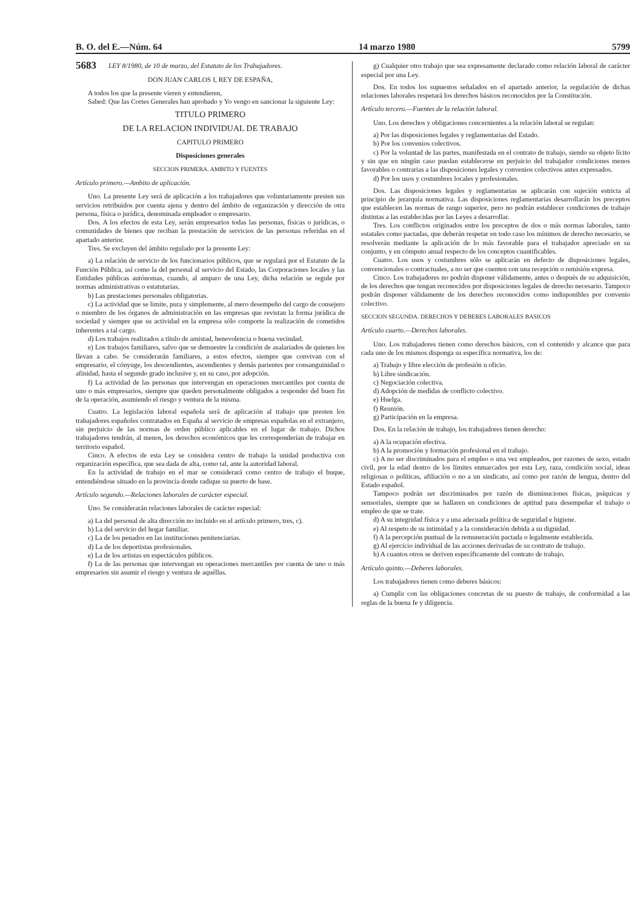B. O. del E.—Núm. 64 14 marzo 1980 5799
5683 LEY 8/1980, de 10 de marzo, del Estatuto de los Trabajadores.
DON JUAN CARLOS I, REY DE ESPAÑA,
A todos los que la presente vieren y entendieren,
Sabed: Que las Cortes Generales han aprobado y Yo vengo en sancionar la siguiente Ley:
TITULO PRIMERO
DE LA RELACION INDIVIDUAL DE TRABAJO
CAPITULO PRIMERO
Disposiciones generales
SECCION PRIMERA. AMBITO Y FUENTES
Artículo primero.—Ambito de aplicación.
Uno. La presente Ley será de aplicación a los trabajadores que voluntariamente presten sus servicios retribuidos por cuenta ajena y dentro del ámbito de organización y dirección de otra persona, física o jurídica, denominada empleador o empresario.
Dos. A los efectos de esta Ley, serán empresarios todas las personas, físicas o jurídicas, o comunidades de bienes que reciban la prestación de servicios de las personas referidas en el apartado anterior.
Tres. Se excluyen del ámbito regulado por la presente Ley:
a) La relación de servicio de los funcionarios públicos, que se regulará por el Estatuto de la Función Pública, así como la del personal al servicio del Estado, las Corporaciones locales y las Entidades públicas autónomas, cuando, al amparo de una Ley, dicha relación se regule por normas administrativas o estatutarias.
b) Las prestaciones personales obligatorias.
c) La actividad que se limite, pura y simplemente, al mero desempeño del cargo de consejero o miembro de los órganos de administración en las empresas que revistan la forma jurídica de sociedad y siempre que su actividad en la empresa sólo comporte la realización de cometidos inherentes a tal cargo.
d) Los trabajos realizados a título de amistad, benevolencia o buena vecindad.
e) Los trabajos familiares, salvo que se demuestre la condición de asalariados de quienes los llevan a cabo. Se considerarán familiares, a estos efectos, siempre que convivan con el empresario, el cónyuge, los descendientes, ascendientes y demás parientes por consanguinidad o afinidad, hasta el segundo grado inclusive y, en su caso, por adopción.
f) La actividad de las personas que intervengan en operaciones mercantiles por cuenta de uno o más empresarios, siempre que queden personalmente obligados a responder del buen fin de la operación, asumiendo el riesgo y ventura de la misma.
Cuatro. La legislación laboral española será de aplicación al trabajo que presten los trabajadores españoles contratados en España al servicio de empresas españolas en el extranjero, sin perjuicio de las normas de orden público aplicables en el lugar de trabajo. Dichos trabajadores tendrán, al menos, los derechos económicos que les corresponderían de trabajar en territorio español.
Cinco. A efectos de esta Ley se considera centro de trabajo la unidad productiva con organización específica, que sea dada de alta, como tal, ante la autoridad laboral.
En la actividad de trabajo en el mar se considerará como centro de trabajo el buque, entendiéndose situado en la provincia donde radique su puerto de base.
Artículo segundo.—Relaciones laborales de carácter especial.
Uno. Se considerarán relaciones laborales de carácter especial:
a) La del personal de alta dirección no incluido en el artículo primero, tres, c).
b) La del servicio del hogar familiar.
c) La de los penados en las instituciones penitenciarias.
d) La de los deportistas profesionales.
e) La de los artistas en espectáculos públicos.
f) La de las personas que intervengan en operaciones mercantiles por cuenta de uno o más empresarios sin asumir el riesgo y ventura de aquéllas.
g) Cualquier otro trabajo que sea expresamente declarado como relación laboral de carácter especial por una Ley.
Dos. En todos los supuestos señalados en el apartado anterior, la regulación de dichas relaciones laborales respetará los derechos básicos reconocidos por la Constitución.
Artículo tercero.—Fuentes de la relación laboral.
Uno. Los derechos y obligaciones concernientes a la relación laboral se regulan:
a) Por las disposiciones legales y reglamentarias del Estado.
b) Por los convenios colectivos.
c) Por la voluntad de las partes, manifestada en el contrato de trabajo, siendo su objeto lícito y sin que en ningún caso puedan establecerse en perjuicio del trabajador condiciones menos favorables o contrarias a las disposiciones legales y convenios colectivos antes expresados.
d) Por los usos y costumbres locales y profesionales.
Dos. Las disposiciones legales y reglamentarias se aplicarán con sujeción estricta al principio de jerarquía normativa. Las disposiciones reglamentarias desarrollarán los preceptos que establecen las normas de rango superior, pero no podrán establecer condiciones de trabajo distintas a las establecidas por las Leyes a desarrollar.
Tres. Los conflictos originados entre los preceptos de dos o más normas laborales, tanto estatales como pactadas, que deberán respetar en todo caso los mínimos de derecho necesario, se resolverán mediante la aplicación de lo más favorable para el trabajador apreciado en su conjunto, y en cómputo anual respecto de los conceptos cuantificables.
Cuatro. Los usos y costumbres sólo se aplicarán en defecto de disposiciones legales, convencionales o contractuales, a no ser que cuenten con una recepción o remisión expresa.
Cinco. Los trabajadores no podrán disponer válidamente, antes o después de su adquisición, de los derechos que tengan reconocidos por disposiciones legales de derecho necesario. Tampoco podrán disponer válidamente de los derechos reconocidos como indisponibles por convenio colectivo.
SECCION SEGUNDA. DERECHOS Y DEBERES LABORALES BASICOS
Artículo cuarto.—Derechos laborales.
Uno. Los trabajadores tienen como derechos básicos, con el contenido y alcance que para cada uno de los mismos disponga su específica normativa, los de:
a) Trabajo y libre elección de profesión u oficio.
b) Libre sindicación.
c) Negociación colectiva.
d) Adopción de medidas de conflicto colectivo.
e) Huelga.
f) Reunión.
g) Participación en la empresa.
Dos. En la relación de trabajo, los trabajadores tienen derecho:
a) A la ocupación efectiva.
b) A la promoción y formación profesional en el trabajo.
c) A no ser discriminados para el empleo o una vez empleados, por razones de sexo, estado civil, por la edad dentro de los límites enmarcados por esta Ley, raza, condición social, ideas religiosas o políticas, afiliación o no a un sindicato, así como por razón de lengua, dentro del Estado español.
Tampoco podrán ser discriminados por razón de disminuciones físicas, psíquicas y sensoriales, siempre que se hallaren en condiciones de aptitud para desempeñar el trabajo o empleo de que se trate.
d) A su integridad física y a una adecuada política de seguridad e higiene.
e) Al respeto de su intimidad y a la consideración debida a su dignidad.
f) A la percepción puntual de la remuneración pactada o legalmente establecida.
g) Al ejercicio individual de las acciones derivadas de su contrato de trabajo.
h) A cuantos otros se deriven específicamente del contrato de trabajo.
Artículo quinto.—Deberes laborales.
Los trabajadores tienen como deberes básicos:
a) Cumplir con las obligaciones concretas de su puesto de trabajo, de conformidad a las reglas de la buena fe y diligencia.